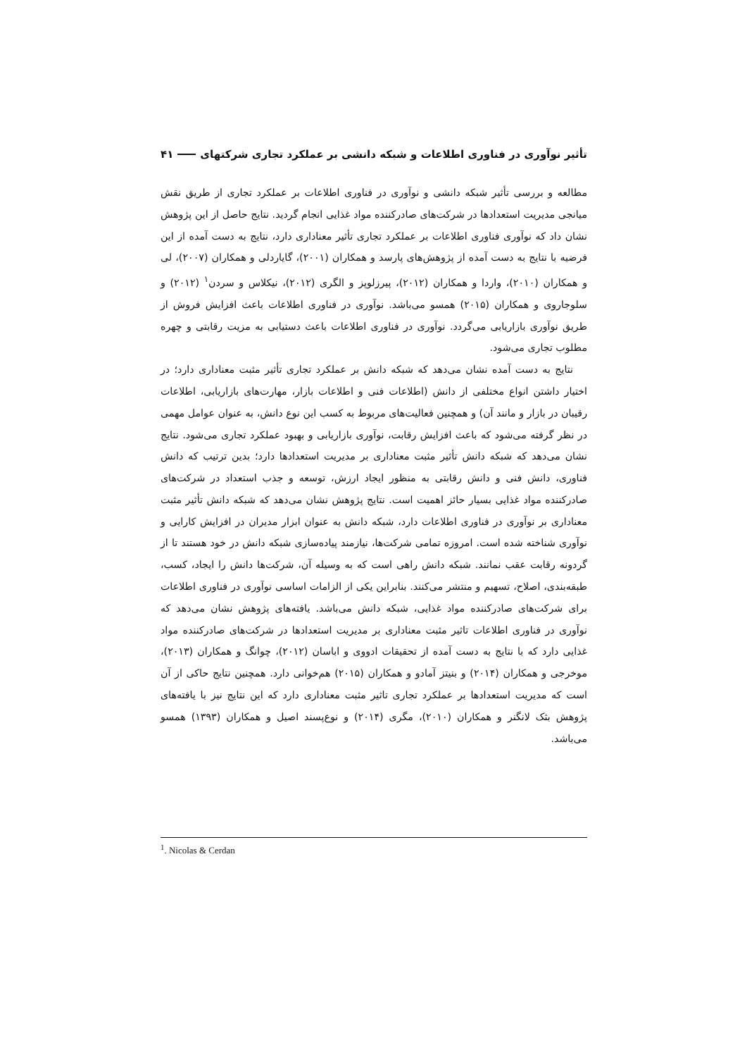تأثیر نوآوری در فناوری اطلاعات و شبکه دانشی بر عملکرد تجاری شرکتهای ۴۱
مطالعه و بررسی تأثیر شبکه دانشی و نوآوری در فناوری اطلاعات بر عملکرد تجاری از طریق نقش میانجی مدیریت استعدادها در شرکت‌های صادرکننده مواد غذایی انجام گردید. نتایج حاصل از این پژوهش نشان داد که نوآوری فناوری اطلاعات بر عملکرد تجاری تأثیر معناداری دارد، نتایج به دست آمده از این فرضیه با نتایج به دست آمده از پژوهش‌های پارسد و همکاران (۲۰۰۱)، گایاردلی و همکاران (۲۰۰۷)، لی و همکاران (۲۰۱۰)، واردا و همکاران (۲۰۱۲)، پیرزلوپز و الگری (۲۰۱۲)، نیکلاس و سردن<sup>۱</sup> (۲۰۱۲) و سلوجاروی و همکاران (۲۰۱۵) همسو می‌باشد. نوآوری در فناوری اطلاعات باعث افزایش فروش از طریق نوآوری بازاریابی می‌گردد. نوآوری در فناوری اطلاعات باعث دستیابی به مزیت رقابتی و چهره مطلوب تجاری می‌شود.
نتایج به دست آمده نشان می‌دهد که شبکه دانش بر عملکرد تجاری تأثیر مثبت معناداری دارد؛ در اختیار داشتن انواع مختلفی از دانش (اطلاعات فنی و اطلاعات بازار، مهارت‌های بازاریابی، اطلاعات رقیبان در بازار و مانند آن) و همچنین فعالیت‌های مربوط به کسب این نوع دانش، به عنوان عوامل مهمی در نظر گرفته می‌شود که باعث افزایش رقابت، نوآوری بازاریابی و بهبود عملکرد تجاری می‌شود. نتایج نشان می‌دهد که شبکه دانش تأثیر مثبت معناداری بر مدیریت استعدادها دارد؛ بدین ترتیب که دانش فناوری، دانش فنی و دانش رقابتی به منظور ایجاد ارزش، توسعه و جذب استعداد در شرکت‌های صادرکننده مواد غذایی بسیار حائز اهمیت است. نتایج پژوهش نشان می‌دهد که شبکه دانش تأثیر مثبت معناداری بر نوآوری در فناوری اطلاعات دارد، شبکه دانش به عنوان ابزار مدیران در افزایش کارایی و نوآوری شناخته شده است. امروزه تمامی شرکت‌ها، نیازمند پیاده‌سازی شبکه دانش در خود هستند تا از گردونه رقابت عقب نمانند. شبکه دانش راهی است که به وسیله آن، شرکت‌ها دانش را ایجاد، کسب، طبقه‌بندی، اصلاح، تسهیم و منتشر می‌کنند. بنابراین یکی از الزامات اساسی نوآوری در فناوری اطلاعات برای شرکت‌های صادرکننده مواد غذایی، شبکه دانش می‌باشد. یافته‌های پژوهش نشان می‌دهد که نوآوری در فناوری اطلاعات تاثیر مثبت معناداری بر مدیریت استعدادها در شرکت‌های صادرکننده مواد غذایی دارد که با نتایج به دست آمده از تحقیقات ادووی و اباسان (۲۰۱۲)، چوانگ و همکاران (۲۰۱۳)، موخرجی و همکاران (۲۰۱۴) و بنیتز آمادو و همکاران (۲۰۱۵) هم‌خوانی دارد. همچنین نتایج حاکی از آن است که مدیریت استعدادها بر عملکرد تجاری تاثیر مثبت معناداری دارد که این نتایج نیز با یافته‌های پژوهش بثک لانگنر و همکاران (۲۰۱۰)، مگری (۲۰۱۴) و نوع‌پسند اصیل و همکاران (۱۳۹۳) همسو می‌باشد.
<sup>1</sup>. Nicolas & Cerdan